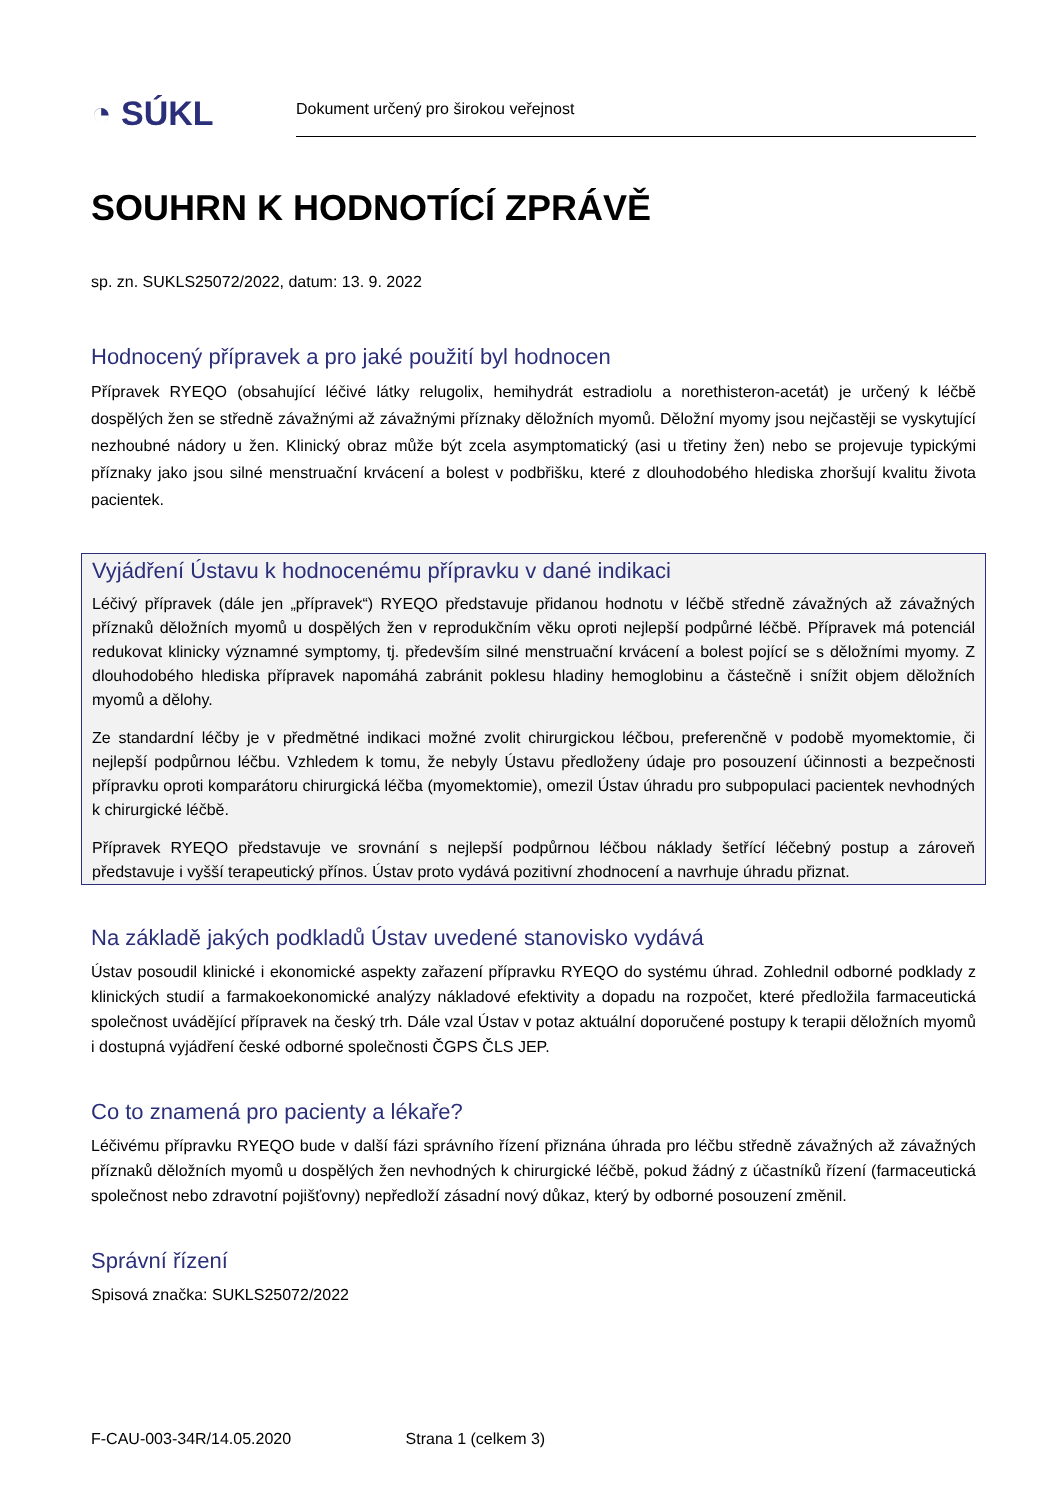◔ SÚKL
Dokument určený pro širokou veřejnost
SOUHRN K HODNOTÍCÍ ZPRÁVĚ
sp. zn. SUKLS25072/2022, datum: 13. 9. 2022
Hodnocený přípravek a pro jaké použití byl hodnocen
Přípravek RYEQO (obsahující léčivé látky relugolix, hemihydrát estradiolu a norethisteron-acetát) je určený k léčbě dospělých žen se středně závažnými až závažnými příznaky děložních myomů. Děložní myomy jsou nejčastěji se vyskytující nezhoubné nádory u žen. Klinický obraz může být zcela asymptomatický (asi u třetiny žen) nebo se projevuje typickými příznaky jako jsou silné menstruační krvácení a bolest v podbřišku, které z dlouhodobého hlediska zhoršují kvalitu života pacientek.
Vyjádření Ústavu k hodnocenému přípravku v dané indikaci
Léčivý přípravek (dále jen „přípravek“) RYEQO představuje přidanou hodnotu v léčbě středně závažných až závažných příznaků děložních myomů u dospělých žen v reprodukčním věku oproti nejlepší podpůrné léčbě. Přípravek má potenciál redukovat klinicky významné symptomy, tj. především silné menstruační krvácení a bolest pojící se s děložními myomy. Z dlouhodobého hlediska přípravek napomáhá zabránit poklesu hladiny hemoglobinu a částečně i snížit objem děložních myomů a dělohy.
Ze standardní léčby je v předmětné indikaci možné zvolit chirurgickou léčbou, preferenčně v podobě myomektomie, či nejlepší podpůrnou léčbu. Vzhledem k tomu, že nebyly Ústavu předloženy údaje pro posouzení účinnosti a bezpečnosti přípravku oproti komparátoru chirurgická léčba (myomektomie), omezil Ústav úhradu pro subpopulaci pacientek nevhodných k chirurgické léčbě.
Přípravek RYEQO představuje ve srovnání s nejlepší podpůrnou léčbou náklady šetřící léčebný postup a zároveň představuje i vyšší terapeutický přínos. Ústav proto vydává pozitivní zhodnocení a navrhuje úhradu přiznat.
Na základě jakých podkladů Ústav uvedené stanovisko vydává
Ústav posoudil klinické i ekonomické aspekty zařazení přípravku RYEQO do systému úhrad. Zohlednil odborné podklady z klinických studií a farmakoekonomické analýzy nákladové efektivity a dopadu na rozpočet, které předložila farmaceutická společnost uvádějící přípravek na český trh. Dále vzal Ústav v potaz aktuální doporučené postupy k terapii děložních myomů i dostupná vyjádření české odborné společnosti ČGPS ČLS JEP.
Co to znamená pro pacienty a lékaře?
Léčivému přípravku RYEQO bude v další fázi správního řízení přiznána úhrada pro léčbu středně závažných až závažných příznaků děložních myomů u dospělých žen nevhodných k chirurgické léčbě, pokud žádný z účastníků řízení (farmaceutická společnost nebo zdravotní pojišťovny) nepředloží zásadní nový důkaz, který by odborné posouzení změnil.
Správní řízení
Spisová značka: SUKLS25072/2022
F-CAU-003-34R/14.05.2020 Strana 1 (celkem 3)